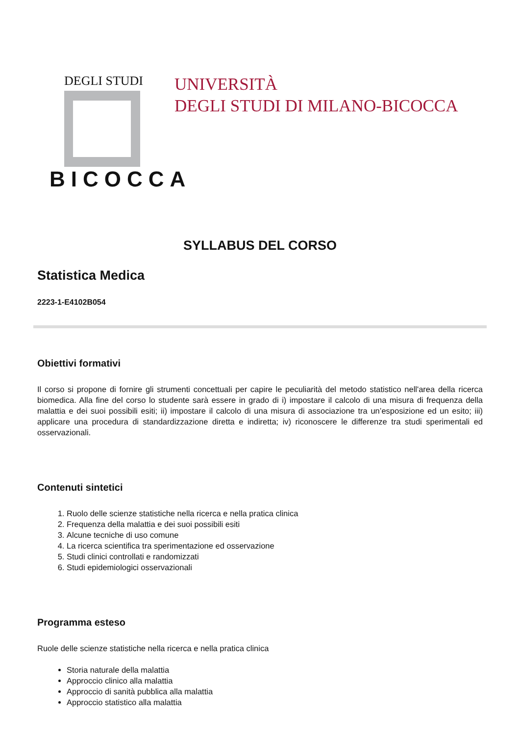DEGLI STUDI
BICOCCA
UNIVERSITÀ
DEGLI STUDI DI MILANO-BICOCCA
SYLLABUS DEL CORSO
Statistica Medica
2223-1-E4102B054
Obiettivi formativi
Il corso si propone di fornire gli strumenti concettuali per capire le peculiarità del metodo statistico nell'area della ricerca biomedica. Alla fine del corso lo studente sarà essere in grado di i) impostare il calcolo di una misura di frequenza della malattia e dei suoi possibili esiti; ii) impostare il calcolo di una misura di associazione tra un’esposizione ed un esito; iii) applicare una procedura di standardizzazione diretta e indiretta; iv) riconoscere le differenze tra studi sperimentali ed osservazionali.
Contenuti sintetici
1. Ruolo delle scienze statistiche nella ricerca e nella pratica clinica
2. Frequenza della malattia e dei suoi possibili esiti
3. Alcune tecniche di uso comune
4. La ricerca scientifica tra sperimentazione ed osservazione
5. Studi clinici controllati e randomizzati
6. Studi epidemiologici osservazionali
Programma esteso
Ruole delle scienze statistiche nella ricerca e nella pratica clinica
Storia naturale della malattia
Approccio clinico alla malattia
Approccio di sanità pubblica alla malattia
Approccio statistico alla malattia